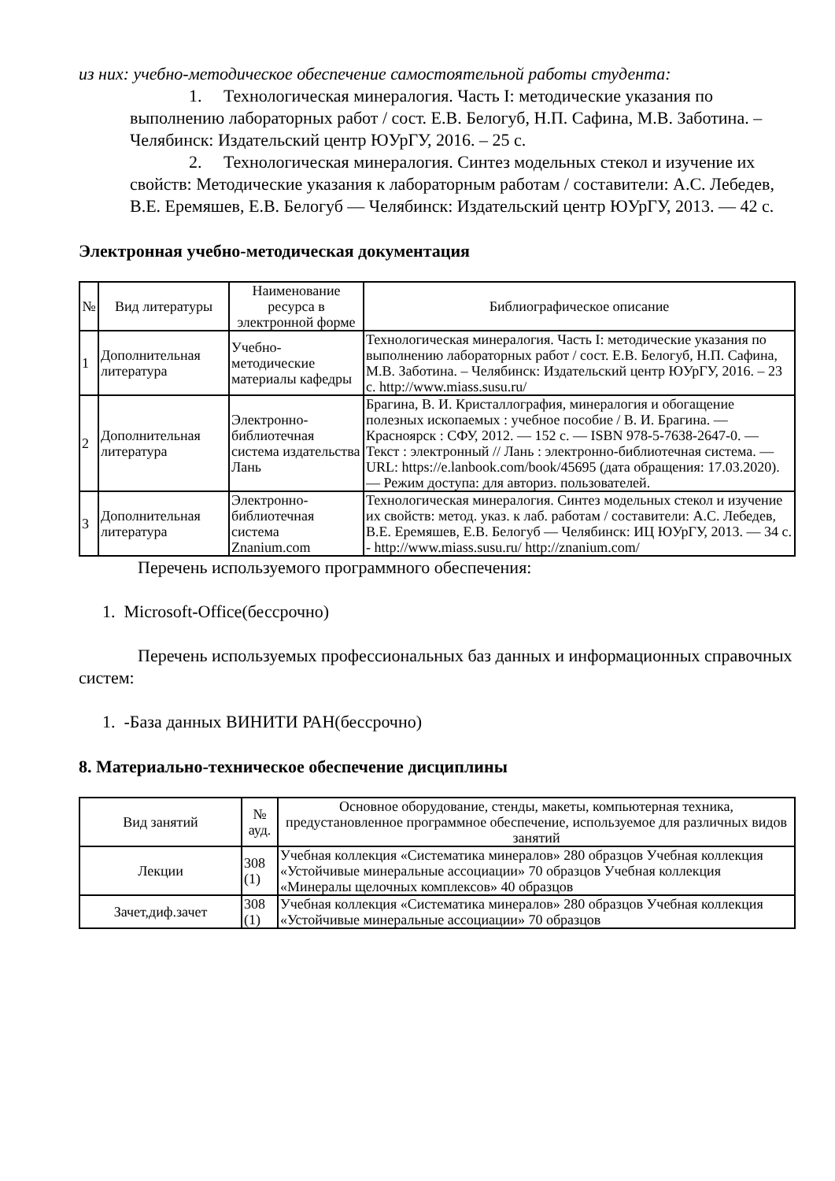из них: учебно-методическое обеспечение самостоятельной работы студента:
1. Технологическая минералогия. Часть I: методические указания по выполнению лабораторных работ / сост. Е.В. Белогуб, Н.П. Сафина, М.В. Заботина. – Челябинск: Издательский центр ЮУрГУ, 2016. – 25 с.
2. Технологическая минералогия. Синтез модельных стекол и изучение их свойств: Методические указания к лабораторным работам / составители: А.С. Лебедев, В.Е. Еремяшев, Е.В. Белогуб — Челябинск: Издательский центр ЮУрГУ, 2013. — 42 с.
Электронная учебно-методическая документация
| № | Вид литературы | Наименование ресурса в электронной форме | Библиографическое описание |
| --- | --- | --- | --- |
| 1 | Дополнительная литература | Учебно-методические материалы кафедры | Технологическая минералогия. Часть I: методические указания по выполнению лабораторных работ / сост. Е.В. Белогуб, Н.П. Сафина, М.В. Заботина. – Челябинск: Издательский центр ЮУрГУ, 2016. – 23 с. http://www.miass.susu.ru/ |
| 2 | Дополнительная литература | Электронно-библиотечная система издательства Лань | Брагина, В. И. Кристаллография, минералогия и обогащение полезных ископаемых : учебное пособие / В. И. Брагина. — Красноярск : СФУ, 2012. — 152 с. — ISBN 978-5-7638-2647-0. — Текст : электронный // Лань : электронно-библиотечная система. — URL: https://e.lanbook.com/book/45695 (дата обращения: 17.03.2020). — Режим доступа: для авториз. пользователей. |
| 3 | Дополнительная литература | Электронно-библиотечная система Znanium.com | Технологическая минералогия. Синтез модельных стекол и изучение их свойств: метод. указ. к лаб. работам / составители: А.С. Лебедев, В.Е. Еремяшев, Е.В. Белогуб — Челябинск: ИЦ ЮУрГУ, 2013. — 34 с. - http://www.miass.susu.ru/ http://znanium.com/ |
Перечень используемого программного обеспечения:
1. Microsoft-Office(бессрочно)
Перечень используемых профессиональных баз данных и информационных справочных систем:
1. -База данных ВИНИТИ РАН(бессрочно)
8. Материально-техническое обеспечение дисциплины
| Вид занятий | № ауд. | Основное оборудование, стенды, макеты, компьютерная техника, предустановленное программное обеспечение, используемое для различных видов занятий |
| --- | --- | --- |
| Лекции | 308 (1) | Учебная коллекция «Систематика минералов» 280 образцов Учебная коллекция «Устойчивые минеральные ассоциации» 70 образцов Учебная коллекция «Минералы щелочных комплексов» 40 образцов |
| Зачет,диф.зачет | 308 (1) | Учебная коллекция «Систематика минералов» 280 образцов Учебная коллекция «Устойчивые минеральные ассоциации» 70 образцов |